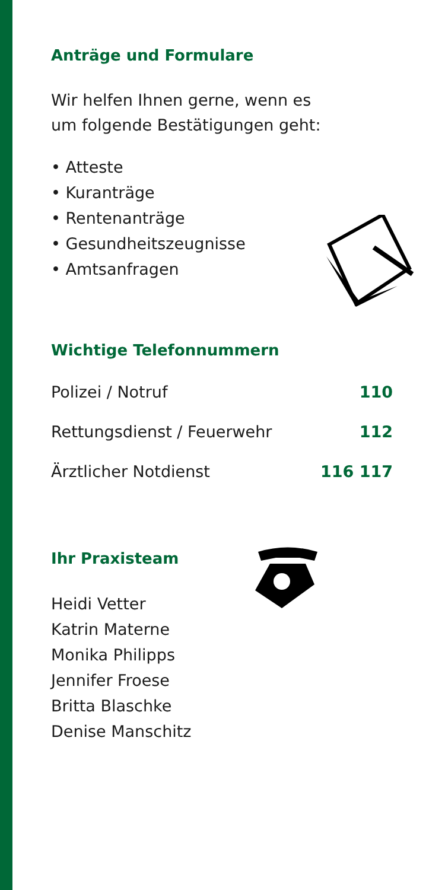Anträge und Formulare
Wir helfen Ihnen gerne, wenn es
um folgende Bestätigungen geht:
• Atteste
• Kuranträge
• Rentenanträge
• Gesundheitszeugnisse
• Amtsanfragen
Wichtige Telefonnummern
| Polizei / Notruf | 110 |
| Rettungsdienst / Feuerwehr | 112 |
| Ärztlicher Notdienst | 116 117 |
Ihr Praxisteam
Heidi Vetter
Katrin Materne
Monika Philipps
Jennifer Froese
Britta Blaschke
Denise Manschitz